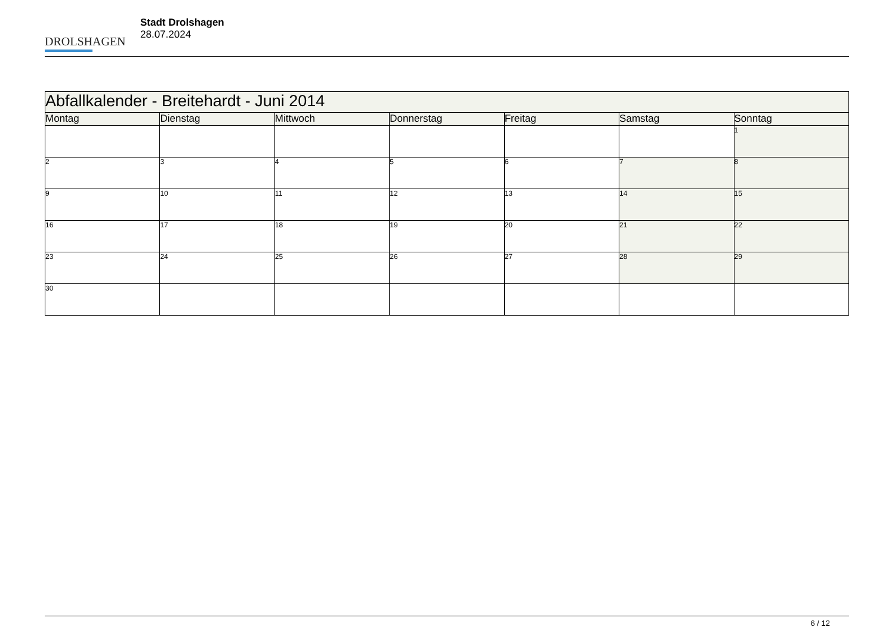DROLSHAGEN
Stadt Drolshagen
28.07.2024
| Abfallkalender - Breitehardt - Juni 2014 | | | | | | |
| Montag | Dienstag | Mittwoch | Donnerstag | Freitag | Samstag | Sonntag |
| | | | | | | 1 |
| 2 | 3 | 4 | 5 | 6 | 7 | 8 |
| 9 | 10 | 11 | 12 | 13 | 14 | 15 |
| 16 | 17 | 18 | 19 | 20 | 21 | 22 |
| 23 | 24 | 25 | 26 | 27 | 28 | 29 |
| 30 | | | | | | |
6 / 12